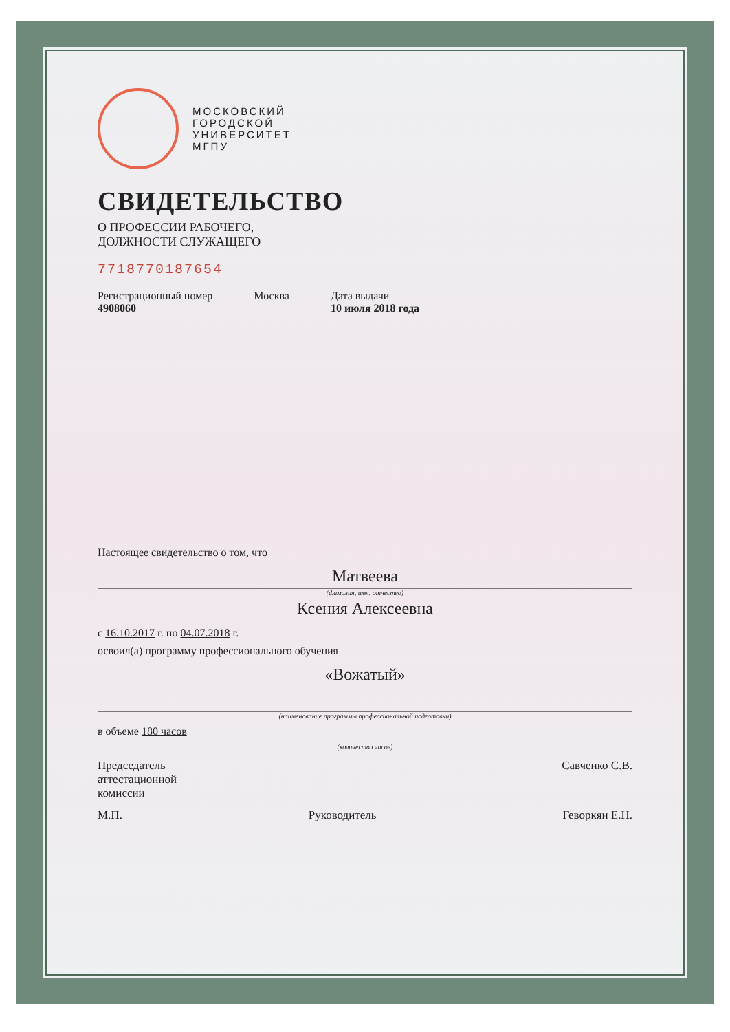МОСКОВСКИЙ
ГОРОДСКОЙ
УНИВЕРСИТЕТ
МГПУ
СВИДЕТЕЛЬСТВО
О ПРОФЕССИИ РАБОЧЕГО,
ДОЛЖНОСТИ СЛУЖАЩЕГО
771877018765­4
Регистрационный номер
4908060
Москва Дата выдачи
10 июля 2018 года
Настоящее свидетельство о том, что
Матвеева
(фамилия, имя, отчество)
Ксения Алексеевна
с 16.10.2017 г. по 04.07.2018 г.
освоил(а) программу профессионального обучения
«Вожатый»
(наименование программы профессиональной подготовки)
в объеме 180 часов
(количество часов)
Председатель
аттестационной
комиссии
Савченко С.В.
М.П. Руководитель Геворкян Е.Н.